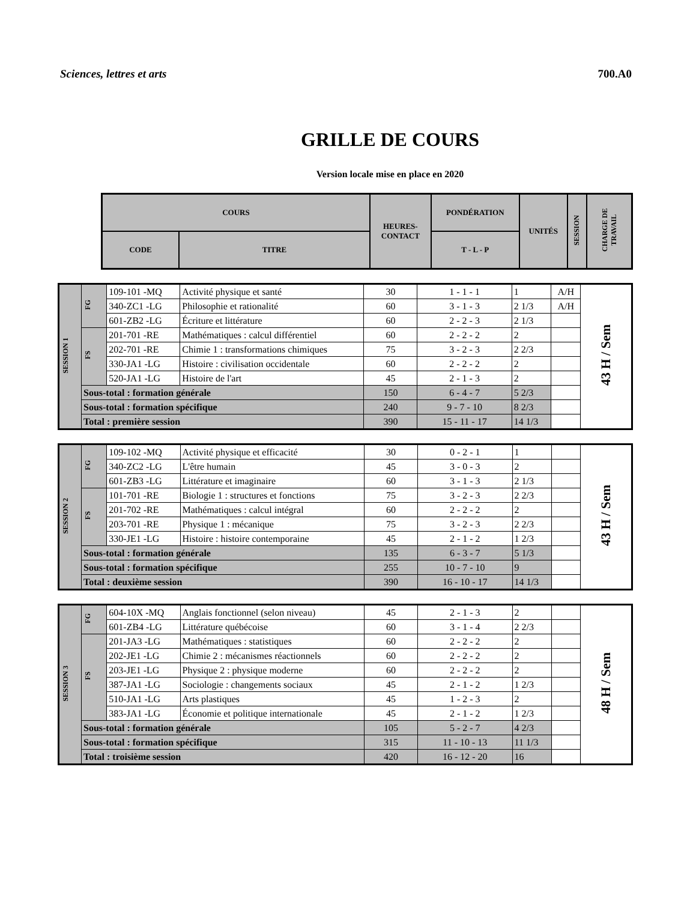Sciences, lettres et arts 700.A0
GRILLE DE COURS
Version locale mise en place en 2020
| COURS | | HEURES- CONTACT | PONDÉRATION | UNITÉS | SESSION | CHARGE DE TRAVAIL |
| --- | --- | --- | --- | --- | --- | --- |
| CODE | TITRE | | T - L - P | | | |
| SESSION 1 | FG | 109-101 -MQ | Activité physique et santé | 30 | 1 - 1 - 1 | 1 | A/H | 43 H / Sem |
| | | 340-ZC1 -LG | Philosophie et rationalité | 60 | 3 - 1 - 3 | 2 1/3 | A/H | |
| | | 601-ZB2 -LG | Écriture et littérature | 60 | 2 - 2 - 3 | 2 1/3 | | |
| | FS | 201-701 -RE | Mathématiques : calcul différentiel | 60 | 2 - 2 - 2 | 2 | | |
| | | 202-701 -RE | Chimie 1 : transformations chimiques | 75 | 3 - 2 - 3 | 2 2/3 | | |
| | | 330-JA1 -LG | Histoire : civilisation occidentale | 60 | 2 - 2 - 2 | 2 | | |
| | | 520-JA1 -LG | Histoire de l'art | 45 | 2 - 1 - 3 | 2 | | |
| | Sous-total : formation générale | | | 150 | 6 - 4 - 7 | 5 2/3 | | |
| | Sous-total : formation spécifique | | | 240 | 9 - 7 - 10 | 8 2/3 | | |
| | Total : première session | | | 390 | 15 - 11 - 17 | 14 1/3 | | |
| SESSION 2 | FG | 109-102 -MQ | Activité physique et efficacité | 30 | 0 - 2 - 1 | 1 | | 43 H / Sem |
| | | 340-ZC2 -LG | L'être humain | 45 | 3 - 0 - 3 | 2 | | |
| | | 601-ZB3 -LG | Littérature et imaginaire | 60 | 3 - 1 - 3 | 2 1/3 | | |
| | FS | 101-701 -RE | Biologie 1 : structures et fonctions | 75 | 3 - 2 - 3 | 2 2/3 | | |
| | | 201-702 -RE | Mathématiques : calcul intégral | 60 | 2 - 2 - 2 | 2 | | |
| | | 203-701 -RE | Physique 1 : mécanique | 75 | 3 - 2 - 3 | 2 2/3 | | |
| | | 330-JE1 -LG | Histoire : histoire contemporaine | 45 | 2 - 1 - 2 | 1 2/3 | | |
| | Sous-total : formation générale | | | 135 | 6 - 3 - 7 | 5 1/3 | | |
| | Sous-total : formation spécifique | | | 255 | 10 - 7 - 10 | 9 | | |
| | Total : deuxième session | | | 390 | 16 - 10 - 17 | 14 1/3 | | |
| SESSION 3 | FG | 604-10X -MQ | Anglais fonctionnel (selon niveau) | 45 | 2 - 1 - 3 | 2 | | 48 H / Sem |
| | | 601-ZB4 -LG | Littérature québécoise | 60 | 3 - 1 - 4 | 2 2/3 | | |
| | FS | 201-JA3 -LG | Mathématiques : statistiques | 60 | 2 - 2 - 2 | 2 | | |
| | | 202-JE1 -LG | Chimie 2 : mécanismes réactionnels | 60 | 2 - 2 - 2 | 2 | | |
| | | 203-JE1 -LG | Physique 2 : physique moderne | 60 | 2 - 2 - 2 | 2 | | |
| | | 387-JA1 -LG | Sociologie : changements sociaux | 45 | 2 - 1 - 2 | 1 2/3 | | |
| | | 510-JA1 -LG | Arts plastiques | 45 | 1 - 2 - 3 | 2 | | |
| | | 383-JA1 -LG | Économie et politique internationale | 45 | 2 - 1 - 2 | 1 2/3 | | |
| | Sous-total : formation générale | | | 105 | 5 - 2 - 7 | 4 2/3 | | |
| | Sous-total : formation spécifique | | | 315 | 11 - 10 - 13 | 11 1/3 | | |
| | Total : troisième session | | | 420 | 16 - 12 - 20 | 16 | | |